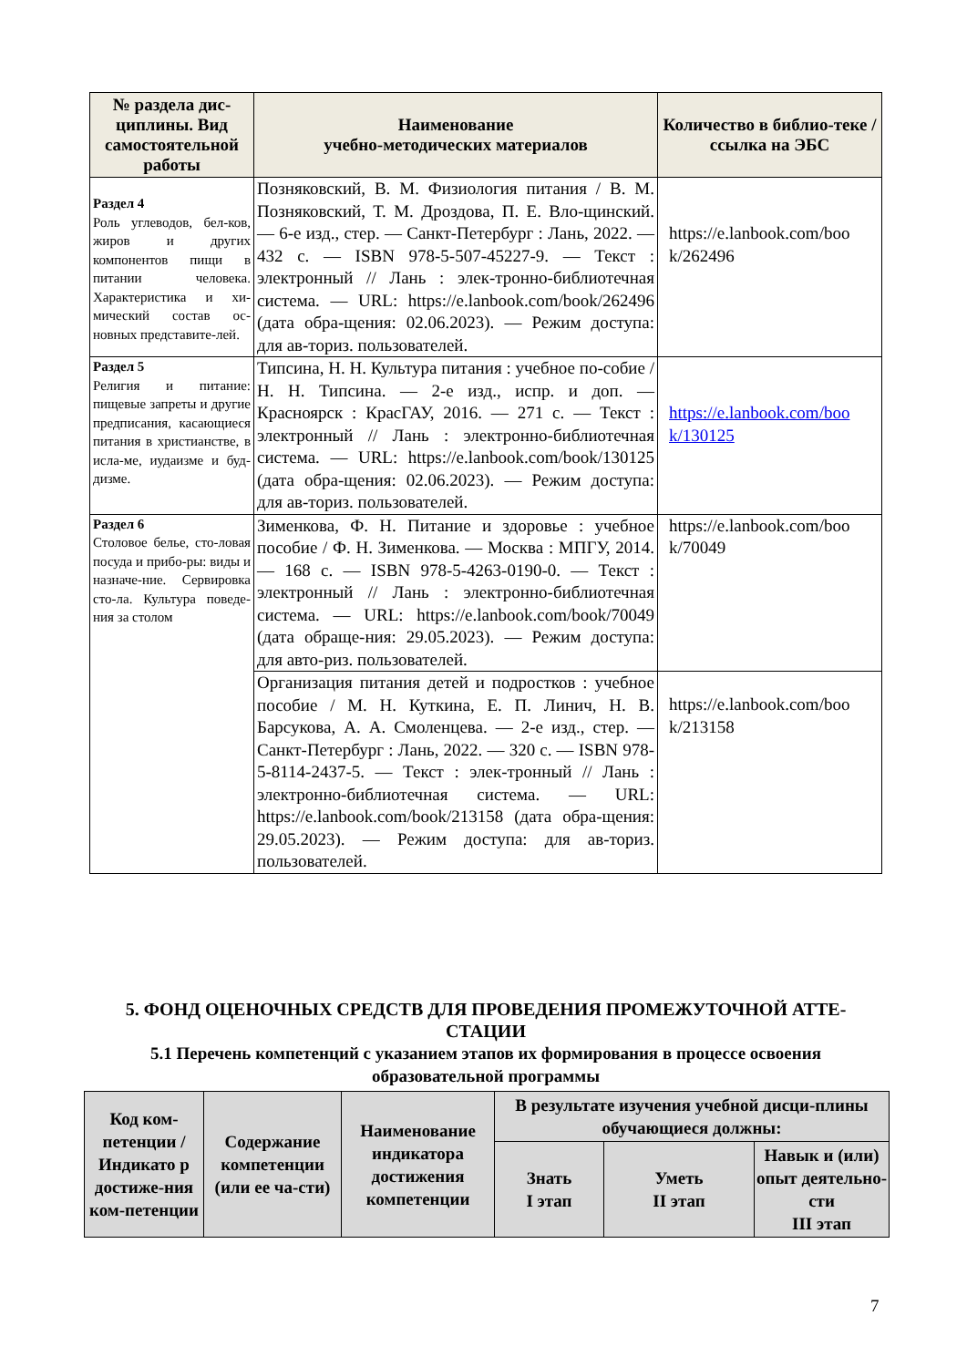| № раздела дис-циплины. Вид самостоятельной работы | Наименование учебно-методических материалов | Количество в библио-теке / ссылка на ЭБС |
| --- | --- | --- |
| Раздел 4 Роль углеводов, бел-ков, жиров и других компонентов пищи в питании человека. Характеристика и хи-мический состав ос-новных представите-лей. | Позняковский, В. М. Физиология питания / В. М. Позняковский, Т. М. Дроздова, П. Е. Вло-щинский. — 6-е изд., стер. — Санкт-Петербург : Лань, 2022. — 432 с. — ISBN 978-5-507-45227-9. — Текст : электронный // Лань : элек-тронно-библиотечная система. — URL: https://e.lanbook.com/book/262496 (дата обра-щения: 02.06.2023). — Режим доступа: для ав-ториз. пользователей. | https://e.lanbook.com/boo k/262496 |
| Раздел 5 Религия и питание: пищевые запреты и другие предписания, касающиеся питания в христианстве, в исла-ме, иудаизме и буд-дизме. | Типсина, Н. Н. Культура питания : учебное по-собие / Н. Н. Типсина. — 2-е изд., испр. и доп. — Красноярск : КрасГАУ, 2016. — 271 с. — Текст : электронный // Лань : электронно-библиотечная система. — URL: https://e.lanbook.com/book/130125 (дата обра-щения: 02.06.2023). — Режим доступа: для ав-ториз. пользователей. | https://e.lanbook.com/boo k/130125 |
| Раздел 6 Столовое белье, сто-ловая посуда и прибо-ры: виды и назначе-ние. Сервировка сто-ла. Культура поведе-ния за столом | Зименкова, Ф. Н. Питание и здоровье : учебное пособие / Ф. Н. Зименкова. — Москва : МПГУ, 2014. — 168 с. — ISBN 978-5-4263-0190-0. — Текст : электронный // Лань : электронно-библиотечная система. — URL: https://e.lanbook.com/book/70049 (дата обраще-ния: 29.05.2023). — Режим доступа: для авто-риз. пользователей. | https://e.lanbook.com/boo k/70049 |
| | Организация питания детей и подростков : учебное пособие / М. Н. Куткина, Е. П. Линич, Н. В. Барсукова, А. А. Смоленцева. — 2-е изд., стер. — Санкт-Петербург : Лань, 2022. — 320 с. — ISBN 978-5-8114-2437-5. — Текст : элек-тронный // Лань : электронно-библиотечная система. — URL: https://e.lanbook.com/book/213158 (дата обра-щения: 29.05.2023). — Режим доступа: для ав-ториз. пользователей. | https://e.lanbook.com/boo k/213158 |
5. ФОНД ОЦЕНОЧНЫХ СРЕДСТВ ДЛЯ ПРОВЕДЕНИЯ ПРОМЕЖУТОЧНОЙ АТТЕ-СТАЦИИ
5.1 Перечень компетенций с указанием этапов их формирования в процессе освоения образовательной программы
| Код ком-петенции /Индикато р достиже-ния ком-петенции | Содержание компетенции (или ее ча-сти) | Наименование индикатора достижения компетенции | В результате изучения учебной дисци-плины обучающиеся должны: | | |
| --- | --- | --- | --- | --- | --- |
| | | | Знать I этап | Уметь II этап | Навык и (или) опыт деятельно-сти III этап |
7